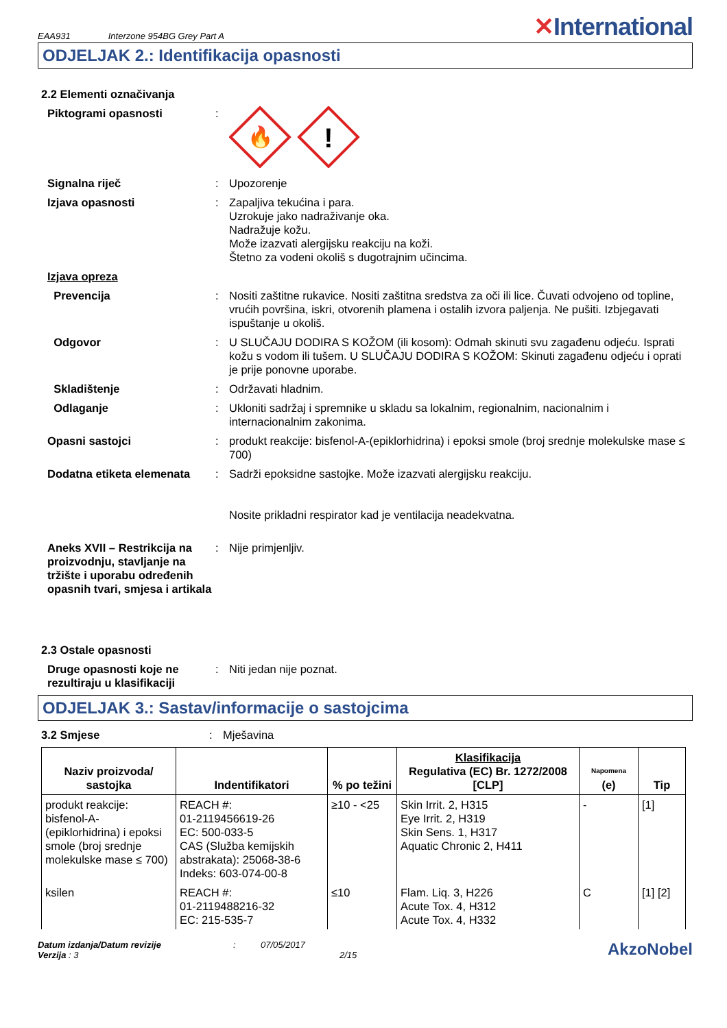EAA931 Interzone 954BG Grey Part A
✕International
ODJELJAK 2.: Identifikacija opasnosti
2.2 Elementi označivanja
Piktogrami opasnosti
:
🔥
!
Signalna riječ
:
Upozorenje
Izjava opasnosti
:
Zapaljiva tekućina i para.
Uzrokuje jako nadraživanje oka.
Nadražuje kožu.
Može izazvati alergijsku reakciju na koži.
Štetno za vodeni okoliš s dugotrajnim učincima.
Izjava opreza
Prevencija
:
Nositi zaštitne rukavice. Nositi zaštitna sredstva za oči ili lice. Čuvati odvojeno od topline, vrućih površina, iskri, otvorenih plamena i ostalih izvora paljenja. Ne pušiti. Izbjegavati ispuštanje u okoliš.
Odgovor
:
U SLUČAJU DODIRA S KOŽOM (ili kosom): Odmah skinuti svu zagađenu odjeću. Isprati kožu s vodom ili tušem. U SLUČAJU DODIRA S KOŽOM: Skinuti zagađenu odjeću i oprati je prije ponovne uporabe.
Skladištenje
:
Održavati hladnim.
Odlaganje
:
Ukloniti sadržaj i spremnike u skladu sa lokalnim, regionalnim, nacionalnim i internacionalnim zakonima.
Opasni sastojci
:
produkt reakcije: bisfenol-A-(epiklorhidrina) i epoksi smole (broj srednje molekulske mase ≤ 700)
Dodatna etiketa elemenata
:
Sadrži epoksidne sastojke. Može izazvati alergijsku reakciju.
Nosite prikladni respirator kad je ventilacija neadekvatna.
Aneks XVII – Restrikcija na proizvodnju, stavljanje na tržište i uporabu određenih opasnih tvari, smjesa i artikala
:
Nije primjenljiv.
2.3 Ostale opasnosti
Druge opasnosti koje ne rezultiraju u klasifikaciji
:
Niti jedan nije poznat.
ODJELJAK 3.: Sastav/informacije o sastojcima
3.2 Smjese
:
Mješavina
| Naziv proizvoda/ sastojka | Indentifikatori | % po težini | Klasifikacija Regulativa (EC) Br. 1272/2008 [CLP] | Napomena (e) | Tip |
| --- | --- | --- | --- | --- | --- |
| produkt reakcije: bisfenol-A-(epiklorhidrina) i epoksi smole (broj srednje molekulske mase ≤ 700) | REACH #: 01-2119456619-26 EC: 500-033-5 CAS (Služba kemijskih abstrakata): 25068-38-6 Indeks: 603-074-00-8 | ≥10 - <25 | Skin Irrit. 2, H315 Eye Irrit. 2, H319 Skin Sens. 1, H317 Aquatic Chronic 2, H411 | - | [1] |
| ksilen | REACH #: 01-2119488216-32 EC: 215-535-7 | ≤10 | Flam. Liq. 3, H226 Acute Tox. 4, H312 Acute Tox. 4, H332 | C | [1] [2] |
Datum izdanja/Datum revizije
Verzija : 3
: 07/05/2017
2/15
AkzoNobel